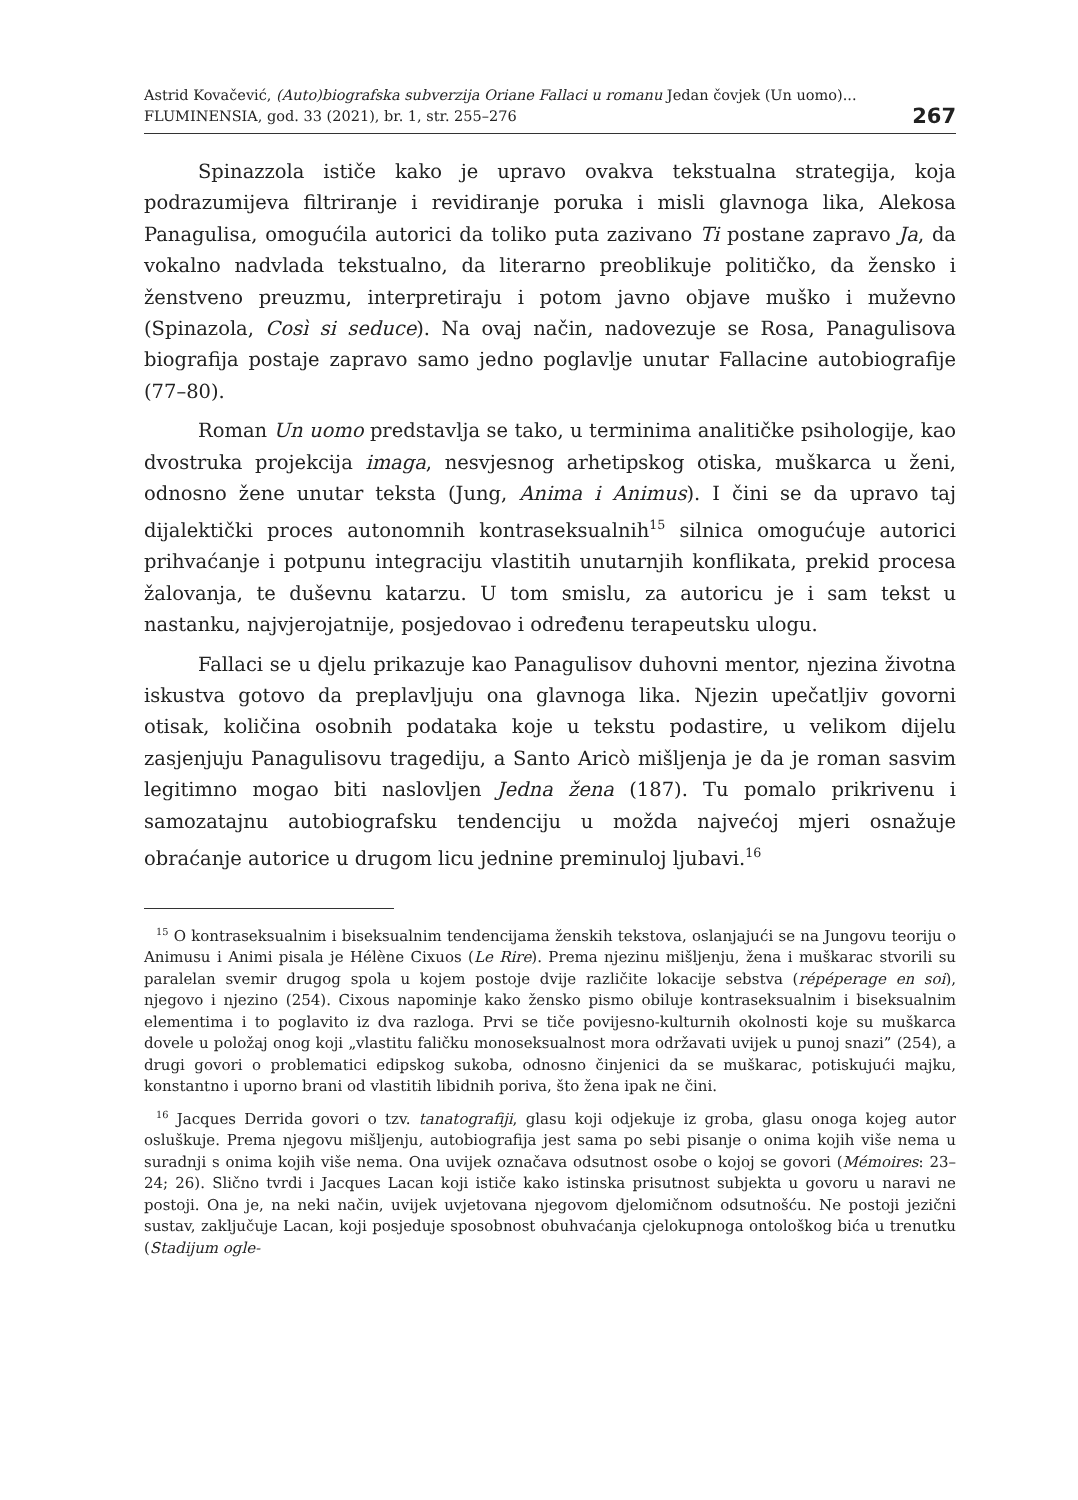Astrid Kovačević, (Auto)biografska subverzija Oriane Fallaci u romanu Jedan čovjek (Un uomo)...
FLUMINENSIA, god. 33 (2021), br. 1, str. 255–276
267
Spinazzola ističe kako je upravo ovakva tekstualna strategija, koja podrazumijeva filtriranje i revidiranje poruka i misli glavnoga lika, Alekosa Panagulisa, omogućila autorici da toliko puta zazivano Ti postane zapravo Ja, da vokalno nadvlada tekstualno, da literarno preoblikuje političko, da žensko i ženstveno preuzmu, interpretiraju i potom javno objave muško i muževno (Spinazola, Così si seduce). Na ovaj način, nadovezuje se Rosa, Panagulisova biografija postaje zapravo samo jedno poglavlje unutar Fallacine autobiografije (77–80).
Roman Un uomo predstavlja se tako, u terminima analitičke psihologije, kao dvostruka projekcija imaga, nesvjesnog arhetipskog otiska, muškarca u ženi, odnosno žene unutar teksta (Jung, Anima i Animus). I čini se da upravo taj dijalektički proces autonomnih kontraseksualnih<sup>15</sup> silnica omogućuje autorici prihvaćanje i potpunu integraciju vlastitih unutarnjih konflikata, prekid procesa žalovanja, te duševnu katarzu. U tom smislu, za autoricu je i sam tekst u nastanku, najvjerojatnije, posjedovao i određenu terapeutsku ulogu.
Fallaci se u djelu prikazuje kao Panagulisov duhovni mentor, njezina životna iskustva gotovo da preplavljuju ona glavnoga lika. Njezin upečatljiv govorni otisak, količina osobnih podataka koje u tekstu podastire, u velikom dijelu zasjenjuju Panagulisovu tragediju, a Santo Aricò mišljenja je da je roman sasvim legitimno mogao biti naslovljen Jedna žena (187). Tu pomalo prikrivenu i samozatajnu autobiografsku tendenciju u možda najvećoj mjeri osnažuje obraćanje autorice u drugom licu jednine preminuloj ljubavi.<sup>16</sup>
<sup>15</sup> O kontraseksualnim i biseksualnim tendencijama ženskih tekstova, oslanjajući se na Jungovu teoriju o Animusu i Animi pisala je Hélène Cixuos (Le Rire). Prema njezinu mišljenju, žena i muškarac stvorili su paralelan svemir drugog spola u kojem postoje dvije različite lokacije sebstva (répéperage en soi), njegovo i njezino (254). Cixous napominje kako žensko pismo obiluje kontraseksualnim i biseksualnim elementima i to poglavito iz dva razloga. Prvi se tiče povijesno-kulturnih okolnosti koje su muškarca dovele u položaj onog koji „vlastitu faličku monoseksualnost mora održavati uvijek u punoj snazi” (254), a drugi govori o problematici edipskog sukoba, odnosno činjenici da se muškarac, potiskujući majku, konstantno i uporno brani od vlastitih libidnih poriva, što žena ipak ne čini.
<sup>16</sup> Jacques Derrida govori o tzv. tanatografiji, glasu koji odjekuje iz groba, glasu onoga kojeg autor osluškuje. Prema njegovu mišljenju, autobiografija jest sama po sebi pisanje o onima kojih više nema u suradnji s onima kojih više nema. Ona uvijek označava odsutnost osobe o kojoj se govori (Mémoires: 23–24; 26). Slično tvrdi i Jacques Lacan koji ističe kako istinska prisutnost subjekta u govoru u naravi ne postoji. Ona je, na neki način, uvijek uvjetovana njegovom djelomičnom odsutnošću. Ne postoji jezični sustav, zaključuje Lacan, koji posjeduje sposobnost obuhvaćanja cjelokupnoga ontološkog bića u trenutku (Stadijum ogle-